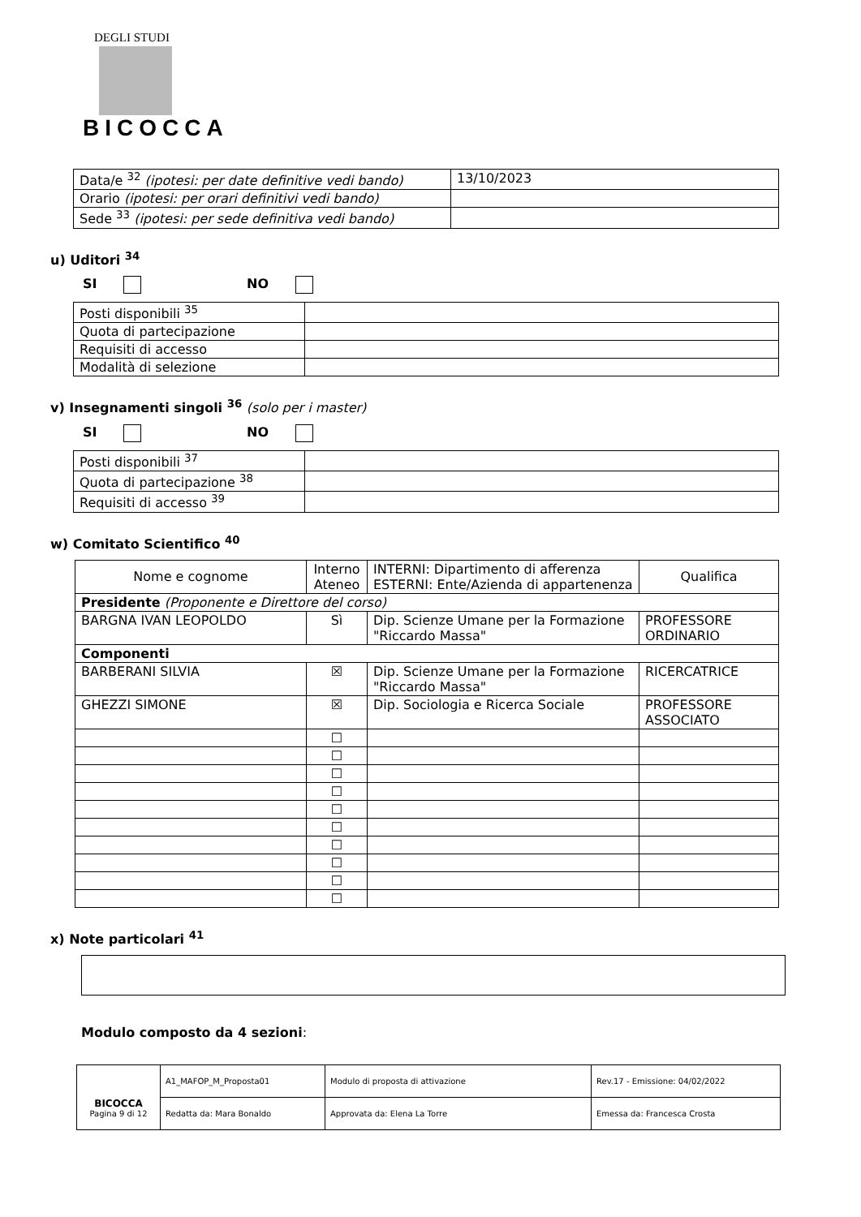DEGLI STUDI
BICOCCA
| Data/e <sup>32</sup> (ipotesi: per date definitive vedi bando) | 13/10/2023 |
| Orario (ipotesi: per orari definitivi vedi bando) | |
| Sede <sup>33</sup> (ipotesi: per sede definitiva vedi bando) | |
u) Uditori <sup>34</sup>
SI NO
| Posti disponibili <sup>35</sup> | |
| Quota di partecipazione | |
| Requisiti di accesso | |
| Modalità di selezione | |
v) Insegnamenti singoli <sup>36</sup> (solo per i master)
SI NO
| Posti disponibili <sup>37</sup> | |
| Quota di partecipazione <sup>38</sup> | |
| Requisiti di accesso <sup>39</sup> | |
w) Comitato Scientifico <sup>40</sup>
| Nome e cognome | Interno Ateneo | INTERNI: Dipartimento di afferenza ESTERNI: Ente/Azienda di appartenenza | Qualifica |
| --- | --- | --- | --- |
| Presidente (Proponente e Direttore del corso) | | | |
| BARGNA IVAN LEOPOLDO | Sì | Dip. Scienze Umane per la Formazione "Riccardo Massa" | PROFESSORE ORDINARIO |
| Componenti | | | |
| BARBERANI SILVIA | ☒ | Dip. Scienze Umane per la Formazione "Riccardo Massa" | RICERCATRICE |
| GHEZZI SIMONE | ☒ | Dip. Sociologia e Ricerca Sociale | PROFESSORE ASSOCIATO |
| | ☐ | | |
| | ☐ | | |
| | ☐ | | |
| | ☐ | | |
| | ☐ | | |
| | ☐ | | |
| | ☐ | | |
| | ☐ | | |
| | ☐ | | |
| | ☐ | | |
x) Note particolari <sup>41</sup>
Modulo composto da 4 sezioni:
| BICOCCA Pagina 9 di 12 | A1_MAFOP_M_Proposta01 | Modulo di proposta di attivazione | Rev.17 - Emissione: 04/02/2022 |
| | Redatta da: Mara Bonaldo | Approvata da: Elena La Torre | Emessa da: Francesca Crosta |